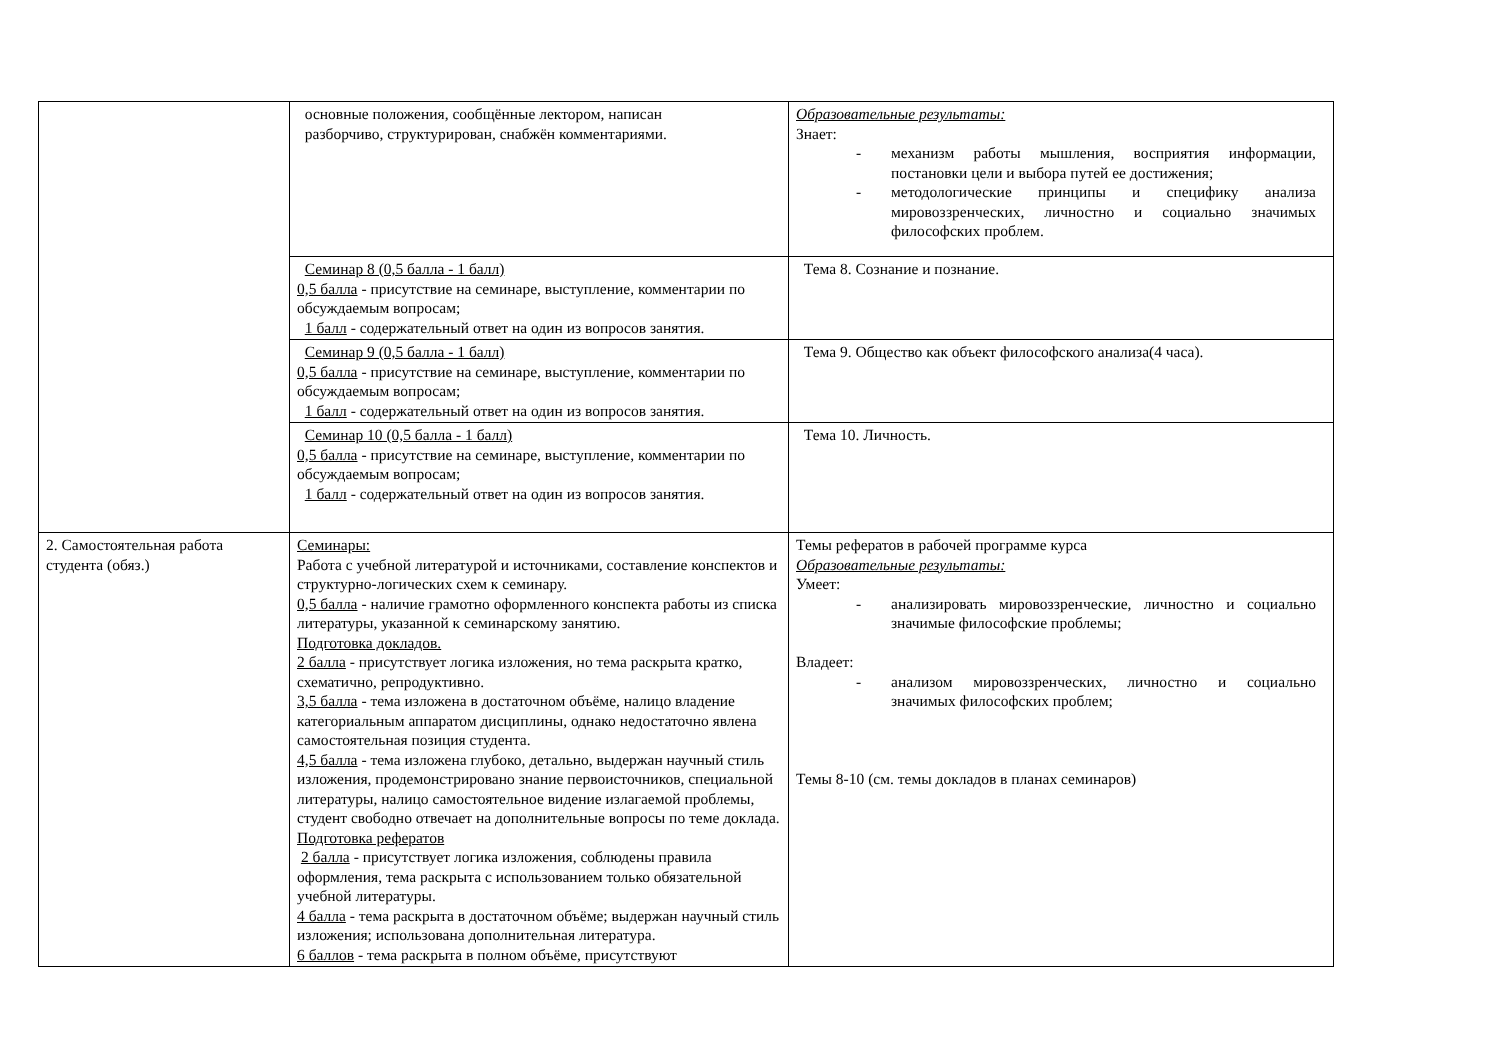| | основные положения, сообщённые лектором, написан разборчиво, структурирован, снабжён комментариями. | Образовательные результаты: Знает: - механизм работы мышления, восприятия информации, постановки цели и выбора путей ее достижения; - методологические принципы и специфику анализа мировоззренческих, личностно и социально значимых философских проблем. |
| | Семинар 8 (0,5 балла - 1 балл) 0,5 балла - присутствие на семинаре, выступление, комментарии по обсуждаемым вопросам; 1 балл - содержательный ответ на один из вопросов занятия. | Тема 8. Сознание и познание. |
| | Семинар 9 (0,5 балла - 1 балл) 0,5 балла - присутствие на семинаре, выступление, комментарии по обсуждаемым вопросам; 1 балл - содержательный ответ на один из вопросов занятия. | Тема 9. Общество как объект философского анализа(4 часа). |
| | Семинар 10 (0,5 балла - 1 балл) 0,5 балла - присутствие на семинаре, выступление, комментарии по обсуждаемым вопросам; 1 балл - содержательный ответ на один из вопросов занятия. | Тема 10. Личность. |
| 2. Самостоятельная работа студента (обяз.) | Семинары: Работа с учебной литературой и источниками, составление конспектов и структурно-логических схем к семинару. 0,5 балла - наличие грамотно оформленного конспекта работы из списка литературы, указанной к семинарскому занятию. Подготовка докладов. 2 балла - присутствует логика изложения, но тема раскрыта кратко, схематично, репродуктивно. 3,5 балла - тема изложена в достаточном объёме, налицо владение категориальным аппаратом дисциплины, однако недостаточно явлена самостоятельная позиция студента. 4,5 балла - тема изложена глубоко, детально, выдержан научный стиль изложения, продемонстрировано знание первоисточников, специальной литературы, налицо самостоятельное видение излагаемой проблемы, студент свободно отвечает на дополнительные вопросы по теме доклада. Подготовка рефератов 2 балла - присутствует логика изложения, соблюдены правила оформления, тема раскрыта с использованием только обязательной учебной литературы. 4 балла - тема раскрыта в достаточном объёме; выдержан научный стиль изложения; использована дополнительная литература. 6 баллов - тема раскрыта в полном объёме, присутствуют | Темы рефератов в рабочей программе курса Образовательные результаты: Умеет: - анализировать мировоззренческие, личностно и социально значимые философские проблемы; Владеет: - анализом мировоззренческих, личностно и социально значимых философских проблем; Темы 8-10 (см. темы докладов в планах семинаров) |